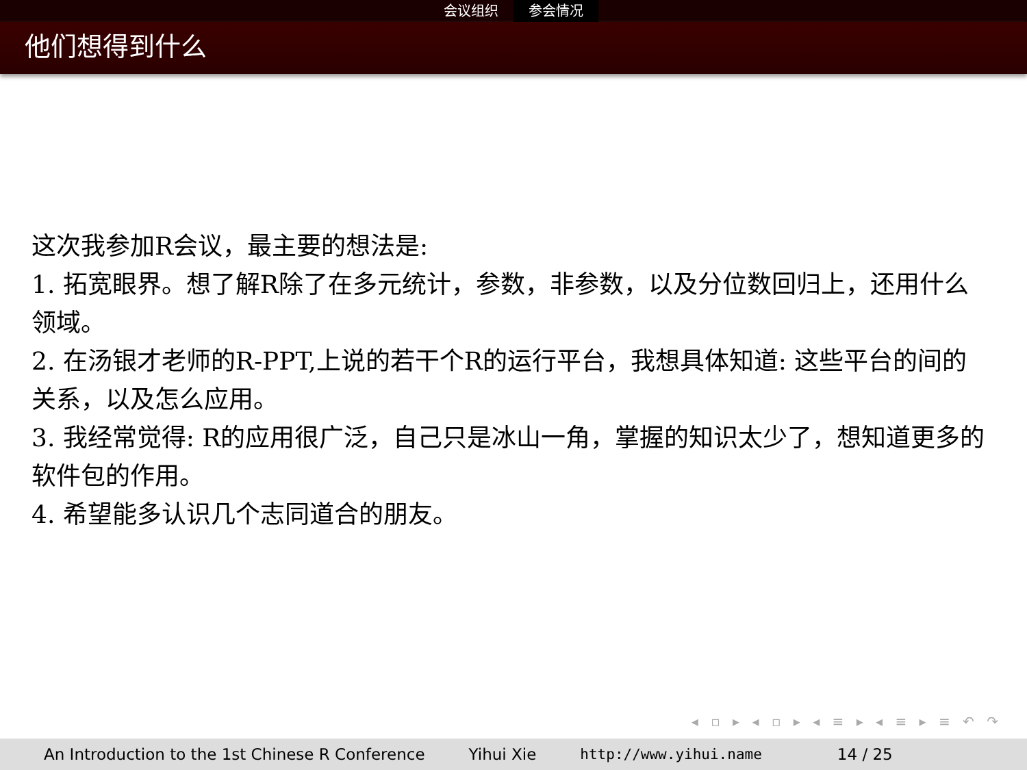会议组织 参会情况
他们想得到什么
这次我参加R会议，最主要的想法是:
1. 拓宽眼界。想了解R除了在多元统计，参数，非参数，以及分位数回归上，还用什么领域。
2. 在汤银才老师的R-PPT,上说的若干个R的运行平台，我想具体知道: 这些平台的间的关系，以及怎么应用。
3. 我经常觉得: R的应用很广泛，自己只是冰山一角，掌握的知识太少了，想知道更多的软件包的作用。
4. 希望能多认识几个志同道合的朋友。
◂ ▫ ▸ ◂ ▫ ▸ ◂ ≡ ▸ ◂ ≡ ▸ ≡ ↶ ↷
An Introduction to the 1st Chinese R Conference
Yihui Xie http://www.yihui.name 14 / 25